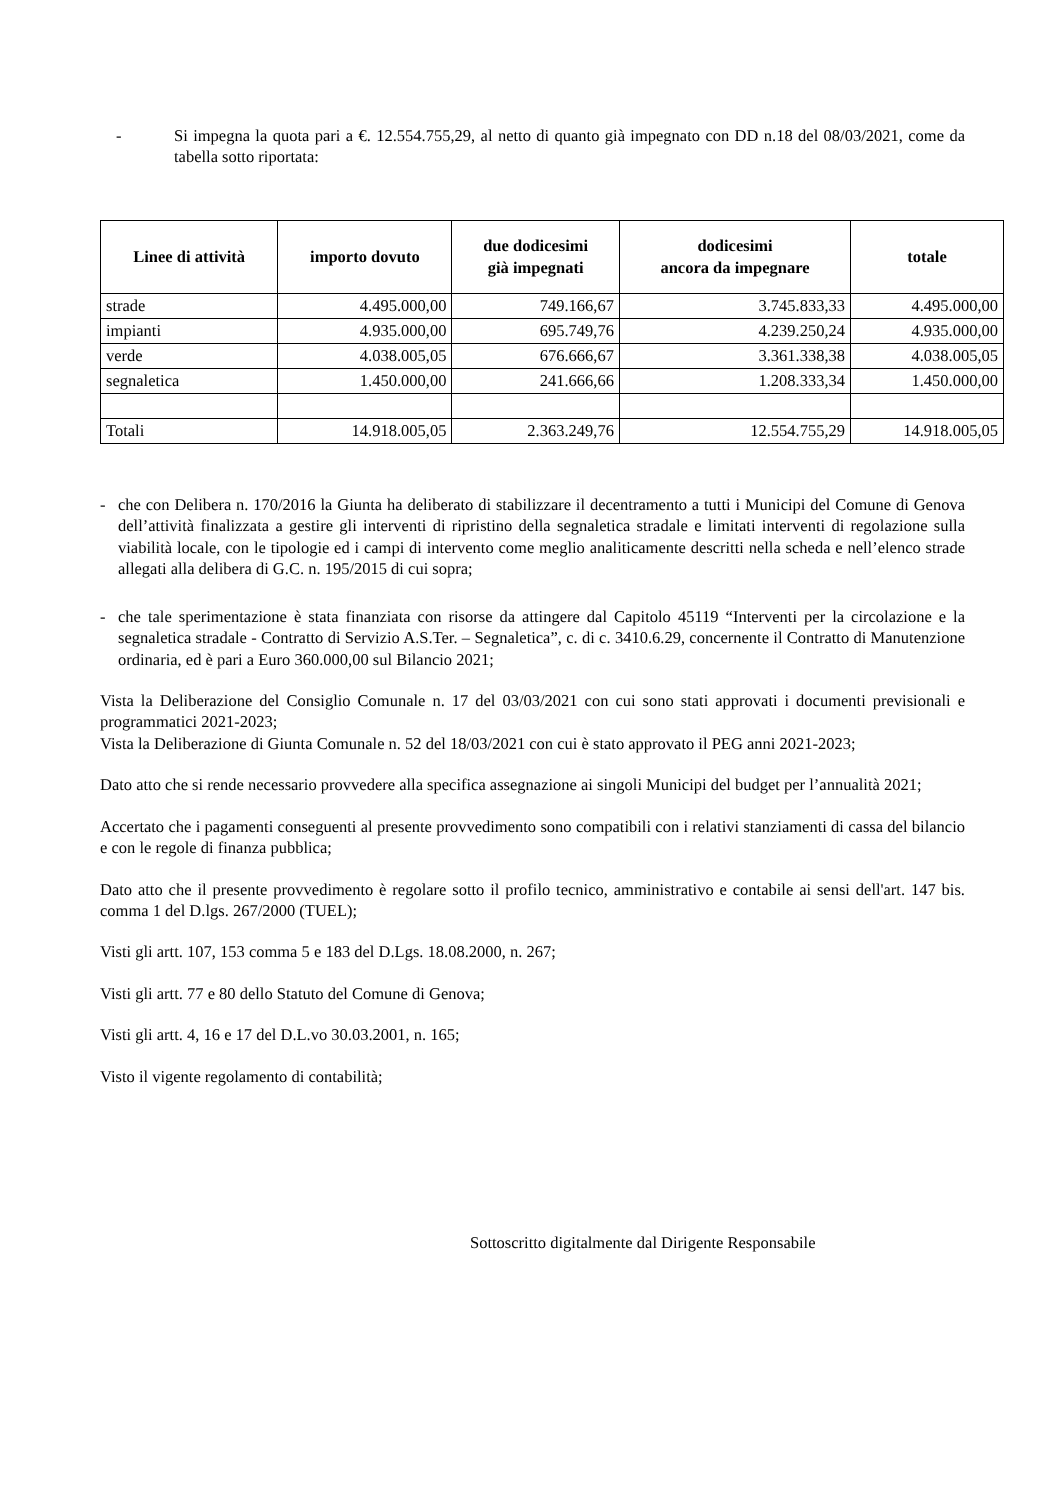- Si impegna la quota pari a €. 12.554.755,29, al netto di quanto già impegnato con DD n.18 del 08/03/2021, come da tabella sotto riportata:
| Linee di attività | importo dovuto | due dodicesimi già impegnati | dodicesimi ancora da impegnare | totale |
| --- | --- | --- | --- | --- |
| strade | 4.495.000,00 | 749.166,67 | 3.745.833,33 | 4.495.000,00 |
| impianti | 4.935.000,00 | 695.749,76 | 4.239.250,24 | 4.935.000,00 |
| verde | 4.038.005,05 | 676.666,67 | 3.361.338,38 | 4.038.005,05 |
| segnaletica | 1.450.000,00 | 241.666,66 | 1.208.333,34 | 1.450.000,00 |
| Totali | 14.918.005,05 | 2.363.249,76 | 12.554.755,29 | 14.918.005,05 |
- che con Delibera n. 170/2016 la Giunta ha deliberato di stabilizzare il decentramento a tutti i Municipi del Comune di Genova dell’attività finalizzata a gestire gli interventi di ripristino della segnaletica stradale e limitati interventi di regolazione sulla viabilità locale, con le tipologie ed i campi di intervento come meglio analiticamente descritti nella scheda e nell’elenco strade allegati alla delibera di G.C. n. 195/2015 di cui sopra;
- che tale sperimentazione è stata finanziata con risorse da attingere dal Capitolo 45119 “Interventi per la circolazione e la segnaletica stradale - Contratto di Servizio A.S.Ter. – Segnaletica”, c. di c. 3410.6.29, concernente il Contratto di Manutenzione ordinaria, ed è pari a Euro 360.000,00 sul Bilancio 2021;
Vista la Deliberazione del Consiglio Comunale n. 17 del 03/03/2021 con cui sono stati approvati i documenti previsionali e programmatici 2021-2023;
Vista la Deliberazione di Giunta Comunale n. 52 del 18/03/2021 con cui è stato approvato il PEG anni 2021-2023;
Dato atto che si rende necessario provvedere alla specifica assegnazione ai singoli Municipi del budget per l’annualità 2021;
Accertato che i pagamenti conseguenti al presente provvedimento sono compatibili con i relativi stanziamenti di cassa del bilancio e con le regole di finanza pubblica;
Dato atto che il presente provvedimento è regolare sotto il profilo tecnico, amministrativo e contabile ai sensi dell'art. 147 bis. comma 1 del D.lgs. 267/2000 (TUEL);
Visti gli artt. 107, 153 comma 5 e 183 del D.Lgs. 18.08.2000, n. 267;
Visti gli artt. 77 e 80 dello Statuto del Comune di Genova;
Visti gli artt. 4, 16 e 17 del D.L.vo 30.03.2001, n. 165;
Visto il vigente regolamento di contabilità;
Sottoscritto digitalmente dal Dirigente Responsabile